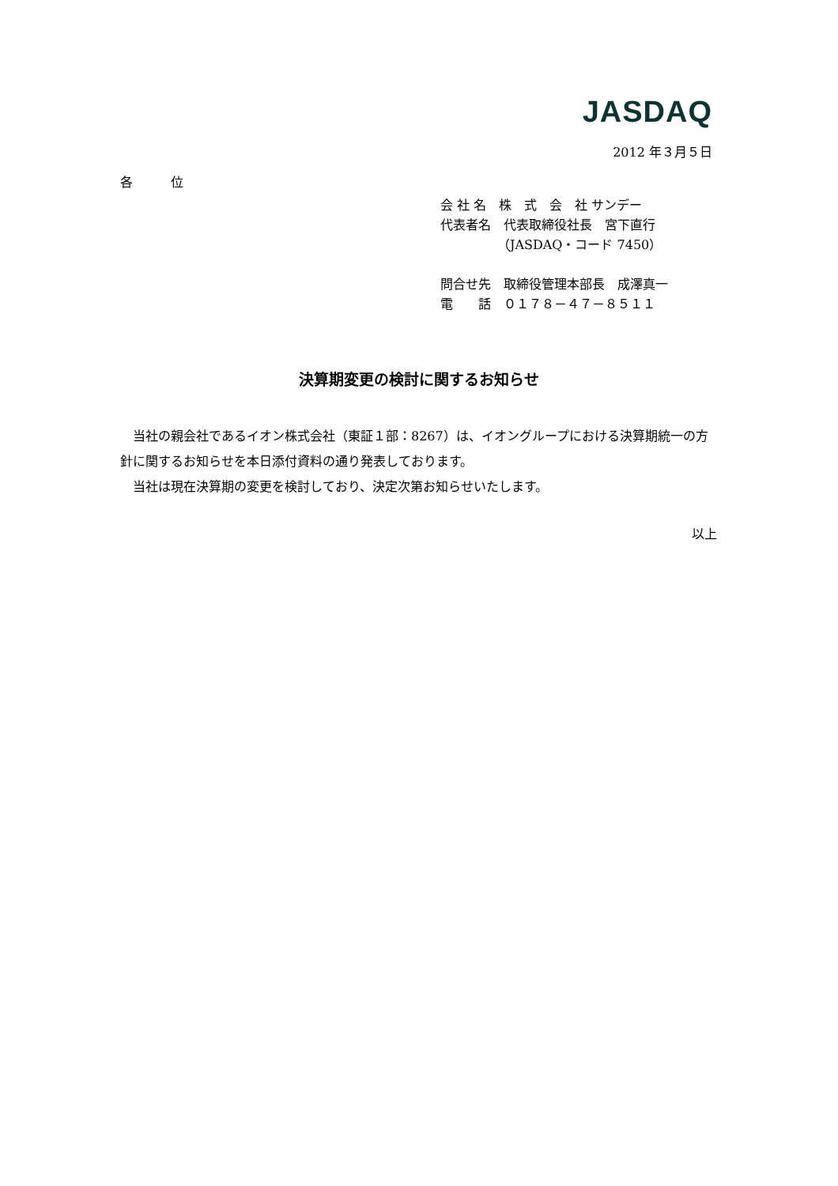JASDAQ
2012 年３月５日
各　　　位
会 社 名　株　式　会　社 サンデー
代表者名　代表取締役社長　宮下直行
　　　　　（JASDAQ・コード 7450）
問合せ先　取締役管理本部長　成澤真一
電　　話　０１７８－４７－８５１１
決算期変更の検討に関するお知らせ
当社の親会社であるイオン株式会社（東証１部：8267）は、イオングループにおける決算期統一の方針に関するお知らせを本日添付資料の通り発表しております。
当社は現在決算期の変更を検討しており、決定次第お知らせいたします。
以上